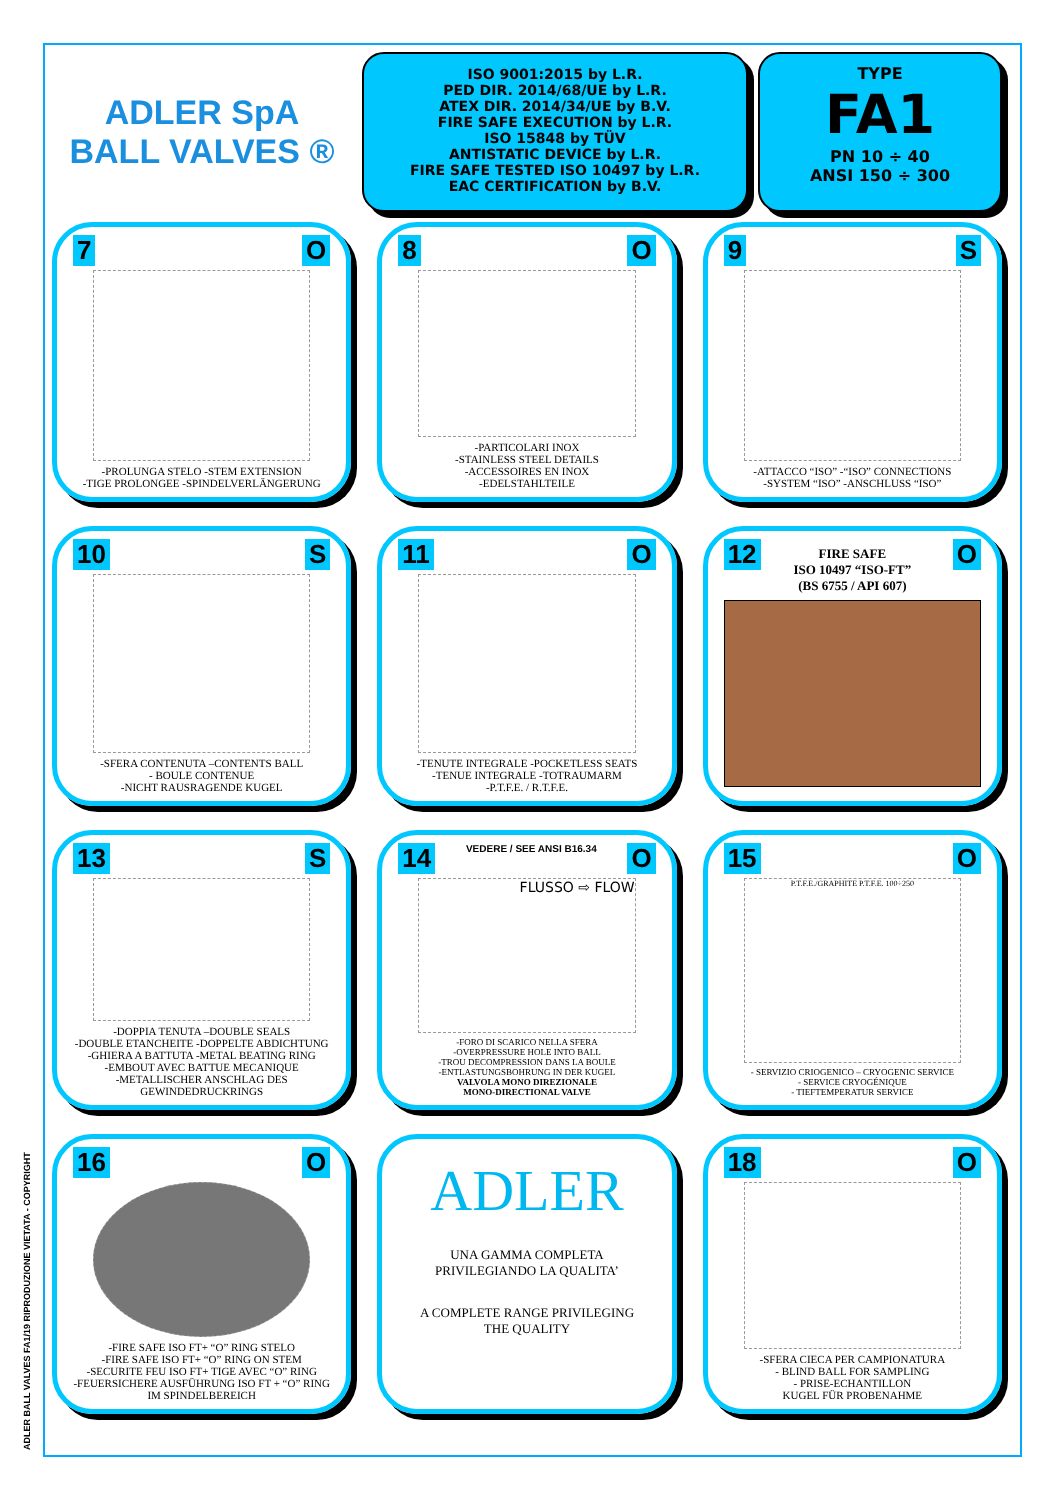ADLER BALL VALVES FA1/19 RIPRODUZIONE VIETATA - COPYRIGHT
ADLER SpA
BALL VALVES ®
ISO 9001:2015 by L.R.
PED DIR. 2014/68/UE by L.R.
ATEX DIR. 2014/34/UE by B.V.
FIRE SAFE EXECUTION by L.R.
ISO 15848 by TÜV
ANTISTATIC DEVICE by L.R.
FIRE SAFE TESTED ISO 10497 by L.R.
EAC CERTIFICATION by B.V.
TYPE
FA1
PN 10 ÷ 40
ANSI 150 ÷ 300
7 O
-PROLUNGA STELO -STEM EXTENSION
-TIGE PROLONGEE -SPINDELVERLÄNGERUNG
8 O
-PARTICOLARI INOX
-STAINLESS STEEL DETAILS
-ACCESSOIRES EN INOX
-EDELSTAHLTEILE
9 S
-ATTACCO “ISO” -“ISO” CONNECTIONS
-SYSTEM “ISO” -ANSCHLUSS “ISO”
10 S
-SFERA CONTENUTA –CONTENTS BALL
- BOULE CONTENUE
-NICHT RAUSRAGENDE KUGEL
11 O
-TENUTE INTEGRALE -POCKETLESS SEATS
-TENUE INTEGRALE -TOTRAUMARM
-P.T.F.E. / R.T.F.E.
12 O
FIRE SAFE
ISO 10497 “ISO-FT”
(BS 6755 / API 607)
13 S
-DOPPIA TENUTA –DOUBLE SEALS
-DOUBLE ETANCHEITE -DOPPELTE ABDICHTUNG
-GHIERA A BATTUTA -METAL BEATING RING
-EMBOUT AVEC BATTUE MECANIQUE
-METALLISCHER ANSCHLAG DES GEWINDEDRUCKRINGS
14 VEDERE / SEE ANSI B16.34 O
FLUSSO ⇨ FLOW
-FORO DI SCARICO NELLA SFERA
-OVERPRESSURE HOLE INTO BALL
-TROU DECOMPRESSION DANS LA BOULE
-ENTLASTUNGSBOHRUNG IN DER KUGEL
VALVOLA MONO DIREZIONALE
MONO-DIRECTIONAL VALVE
15 O
P.T.F.E./GRAPHITE P.T.F.E. 100÷250
- SERVIZIO CRIOGENICO – CRYOGENIC SERVICE
- SERVICE CRYOGÉNIQUE
- TIEFTEMPERATUR SERVICE
16 O
-FIRE SAFE ISO FT+ “O” RING STELO
-FIRE SAFE ISO FT+ “O” RING ON STEM
-SECURITE FEU ISO FT+ TIGE AVEC “O” RING
-FEUERSICHERE AUSFÜHRUNG ISO FT + “O” RING IM SPINDELBEREICH
ADLER
UNA GAMMA COMPLETA
PRIVILEGIANDO LA QUALITA’
A COMPLETE RANGE PRIVILEGING
THE QUALITY
18 O
-SFERA CIECA PER CAMPIONATURA
- BLIND BALL FOR SAMPLING
- PRISE-ECHANTILLON
KUGEL FÜR PROBENAHME